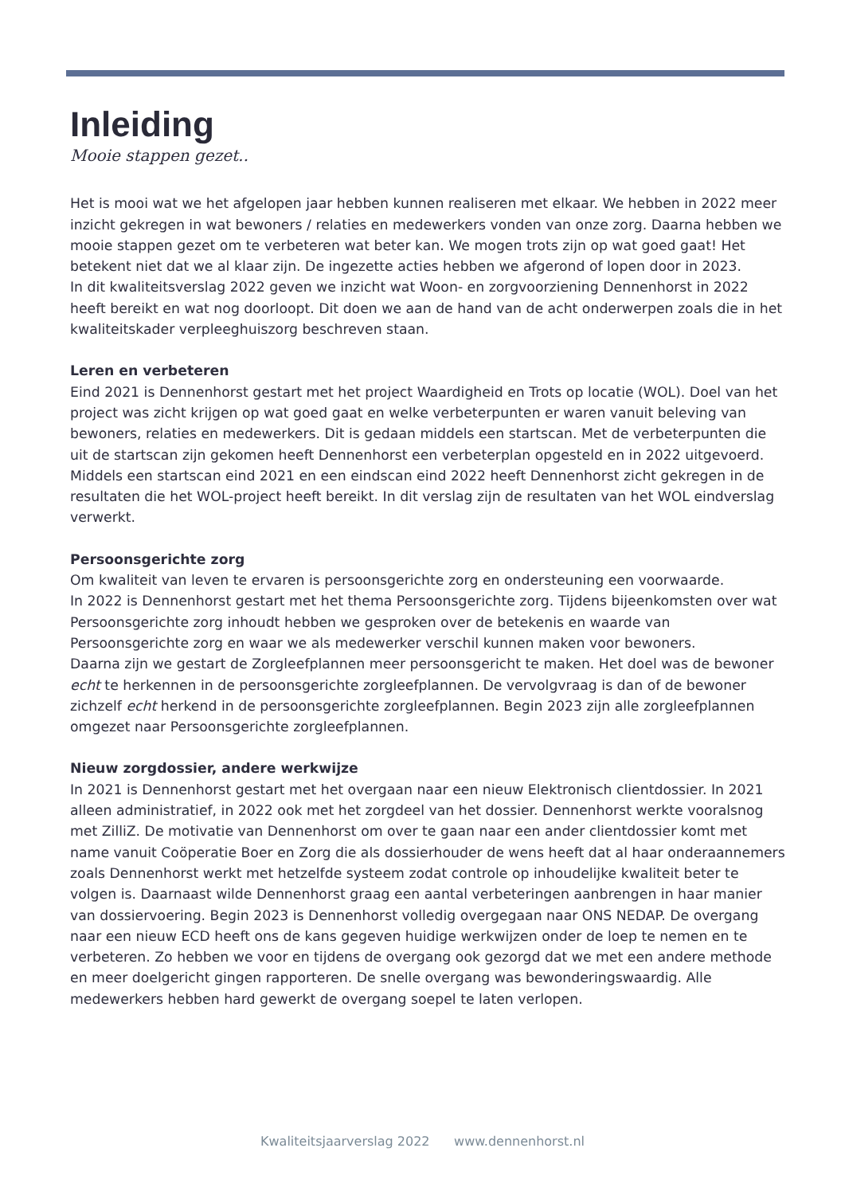Inleiding
Mooie stappen gezet..
Het is mooi wat we het afgelopen jaar hebben kunnen realiseren met elkaar. We hebben in 2022 meer inzicht gekregen in wat bewoners / relaties en medewerkers vonden van onze zorg. Daarna hebben we mooie stappen gezet om te verbeteren wat beter kan. We mogen trots zijn op wat goed gaat! Het betekent niet dat we al klaar zijn. De ingezette acties hebben we afgerond of lopen door in 2023.
In dit kwaliteitsverslag 2022 geven we inzicht wat Woon- en zorgvoorziening Dennenhorst in 2022 heeft bereikt en wat nog doorloopt. Dit doen we aan de hand van de acht onderwerpen zoals die in het kwaliteitskader verpleeghuiszorg beschreven staan.
Leren en verbeteren
Eind 2021 is Dennenhorst gestart met het project Waardigheid en Trots op locatie (WOL). Doel van het project was zicht krijgen op wat goed gaat en welke verbeterpunten er waren vanuit beleving van bewoners, relaties en medewerkers. Dit is gedaan middels een startscan. Met de verbeterpunten die uit de startscan zijn gekomen heeft Dennenhorst een verbeterplan opgesteld en in 2022 uitgevoerd. Middels een startscan eind 2021 en een eindscan eind 2022 heeft Dennenhorst zicht gekregen in de resultaten die het WOL-project heeft bereikt. In dit verslag zijn de resultaten van het WOL eindverslag verwerkt.
Persoonsgerichte zorg
Om kwaliteit van leven te ervaren is persoonsgerichte zorg en ondersteuning een voorwaarde.
In 2022 is Dennenhorst gestart met het thema Persoonsgerichte zorg. Tijdens bijeenkomsten over wat Persoonsgerichte zorg inhoudt hebben we gesproken over de betekenis en waarde van Persoonsgerichte zorg en waar we als medewerker verschil kunnen maken voor bewoners.
Daarna zijn we gestart de Zorgleefplannen meer persoonsgericht te maken. Het doel was de bewoner echt te herkennen in de persoonsgerichte zorgleefplannen. De vervolgvraag is dan of de bewoner zichzelf echt herkend in de persoonsgerichte zorgleefplannen. Begin 2023 zijn alle zorgleefplannen omgezet naar Persoonsgerichte zorgleefplannen.
Nieuw zorgdossier, andere werkwijze
In 2021 is Dennenhorst gestart met het overgaan naar een nieuw Elektronisch clientdossier. In 2021 alleen administratief, in 2022 ook met het zorgdeel van het dossier. Dennenhorst werkte vooralsnog met ZilliZ. De motivatie van Dennenhorst om over te gaan naar een ander clientdossier komt met name vanuit Coöperatie Boer en Zorg die als dossierhouder de wens heeft dat al haar onderaannemers zoals Dennenhorst werkt met hetzelfde systeem zodat controle op inhoudelijke kwaliteit beter te volgen is. Daarnaast wilde Dennenhorst graag een aantal verbeteringen aanbrengen in haar manier van dossiervoering. Begin 2023 is Dennenhorst volledig overgegaan naar ONS NEDAP. De overgang naar een nieuw ECD heeft ons de kans gegeven huidige werkwijzen onder de loep te nemen en te verbeteren. Zo hebben we voor en tijdens de overgang ook gezorgd dat we met een andere methode en meer doelgericht gingen rapporteren. De snelle overgang was bewonderingswaardig. Alle medewerkers hebben hard gewerkt de overgang soepel te laten verlopen.
Kwaliteitsjaarverslag 2022 www.dennenhorst.nl